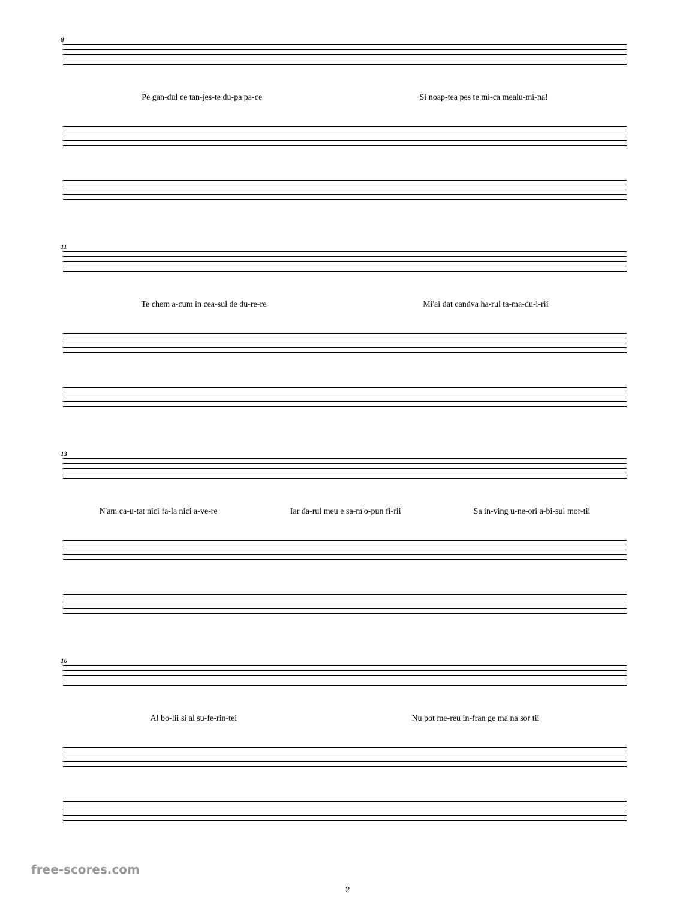8
Pe gan-dul ce tan-jes-te du-pa pa-ce Si noap-tea pes te mi-ca mealu-mi-na!
11
Te chem a-cum in cea-sul de du-re-re Mi'ai dat candva ha-rul ta-ma-du-i-rii
13
N'am ca-u-tat nici fa-la nici a-ve-re Iar da-rul meu e sa-m'o-pun fi-rii Sa in-ving u-ne-ori a-bi-sul mor-tii
16
Al bo-lii si al su-fe-rin-tei Nu pot me-reu in-fran ge ma na sor tii
free-scores.com
2